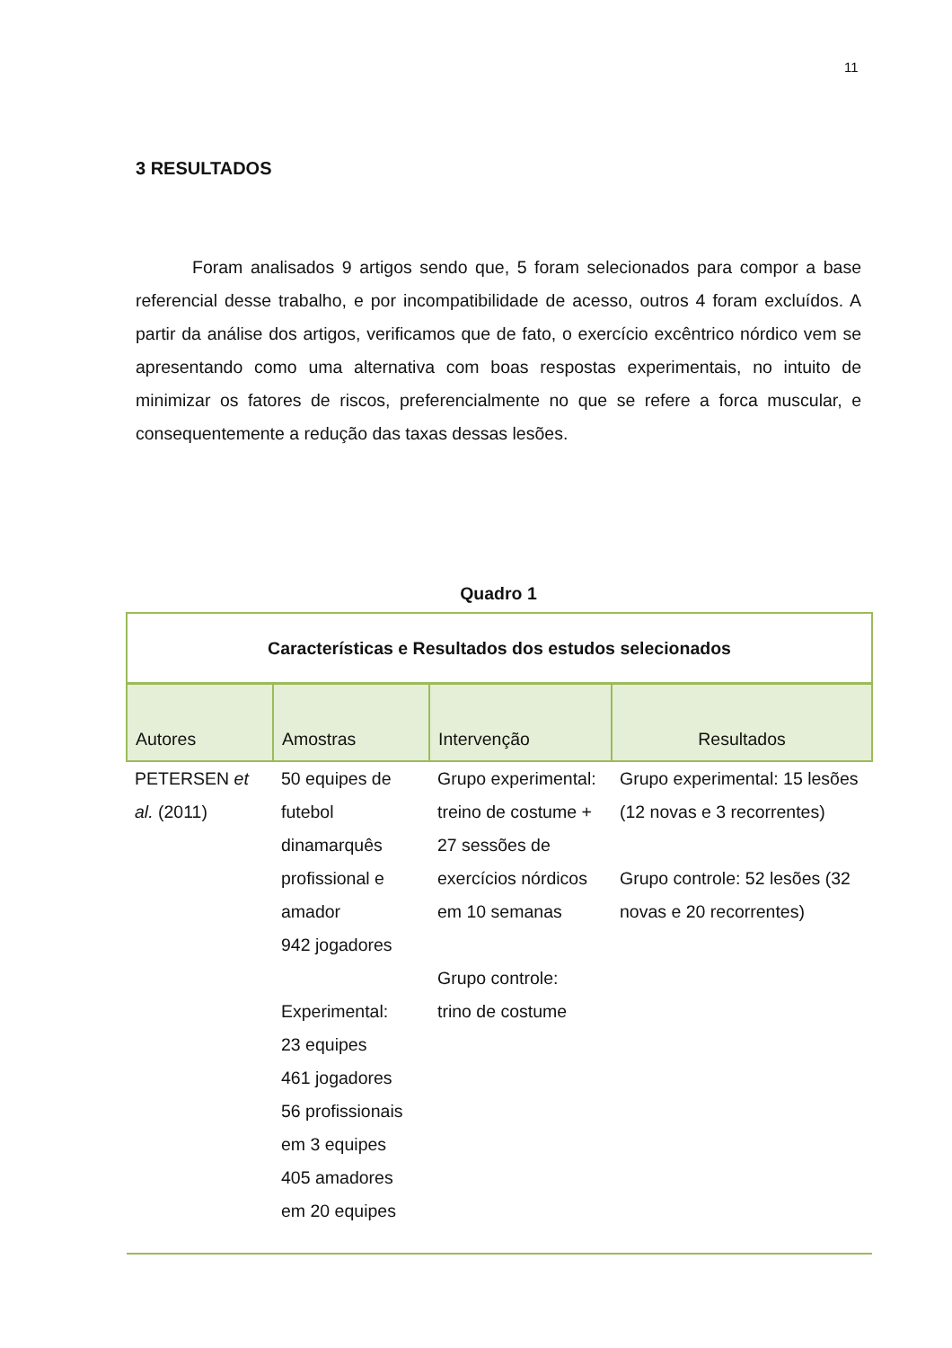11
3 RESULTADOS
Foram analisados 9 artigos sendo que, 5 foram selecionados para compor a base referencial desse trabalho, e por incompatibilidade de acesso, outros 4 foram excluídos. A partir da análise dos artigos, verificamos que de fato, o exercício excêntrico nórdico vem se apresentando como uma alternativa com boas respostas experimentais, no intuito de minimizar os fatores de riscos, preferencialmente no que se refere a forca muscular, e consequentemente a redução das taxas dessas lesões.
Quadro 1
| Características e Resultados dos estudos selecionados | | | |
| --- | --- | --- | --- |
| Autores | Amostras | Intervenção | Resultados |
| PETERSEN et al. (2011) | 50 equipes de futebol dinamarquês profissional e amador 942 jogadores Experimental: 23 equipes 461 jogadores 56 profissionais em 3 equipes 405 amadores em 20 equipes | Grupo experimental: treino de costume + 27 sessões de exercícios nórdicos em 10 semanas Grupo controle: trino de costume | Grupo experimental: 15 lesões (12 novas e 3 recorrentes) Grupo controle: 52 lesões (32 novas e 20 recorrentes) |